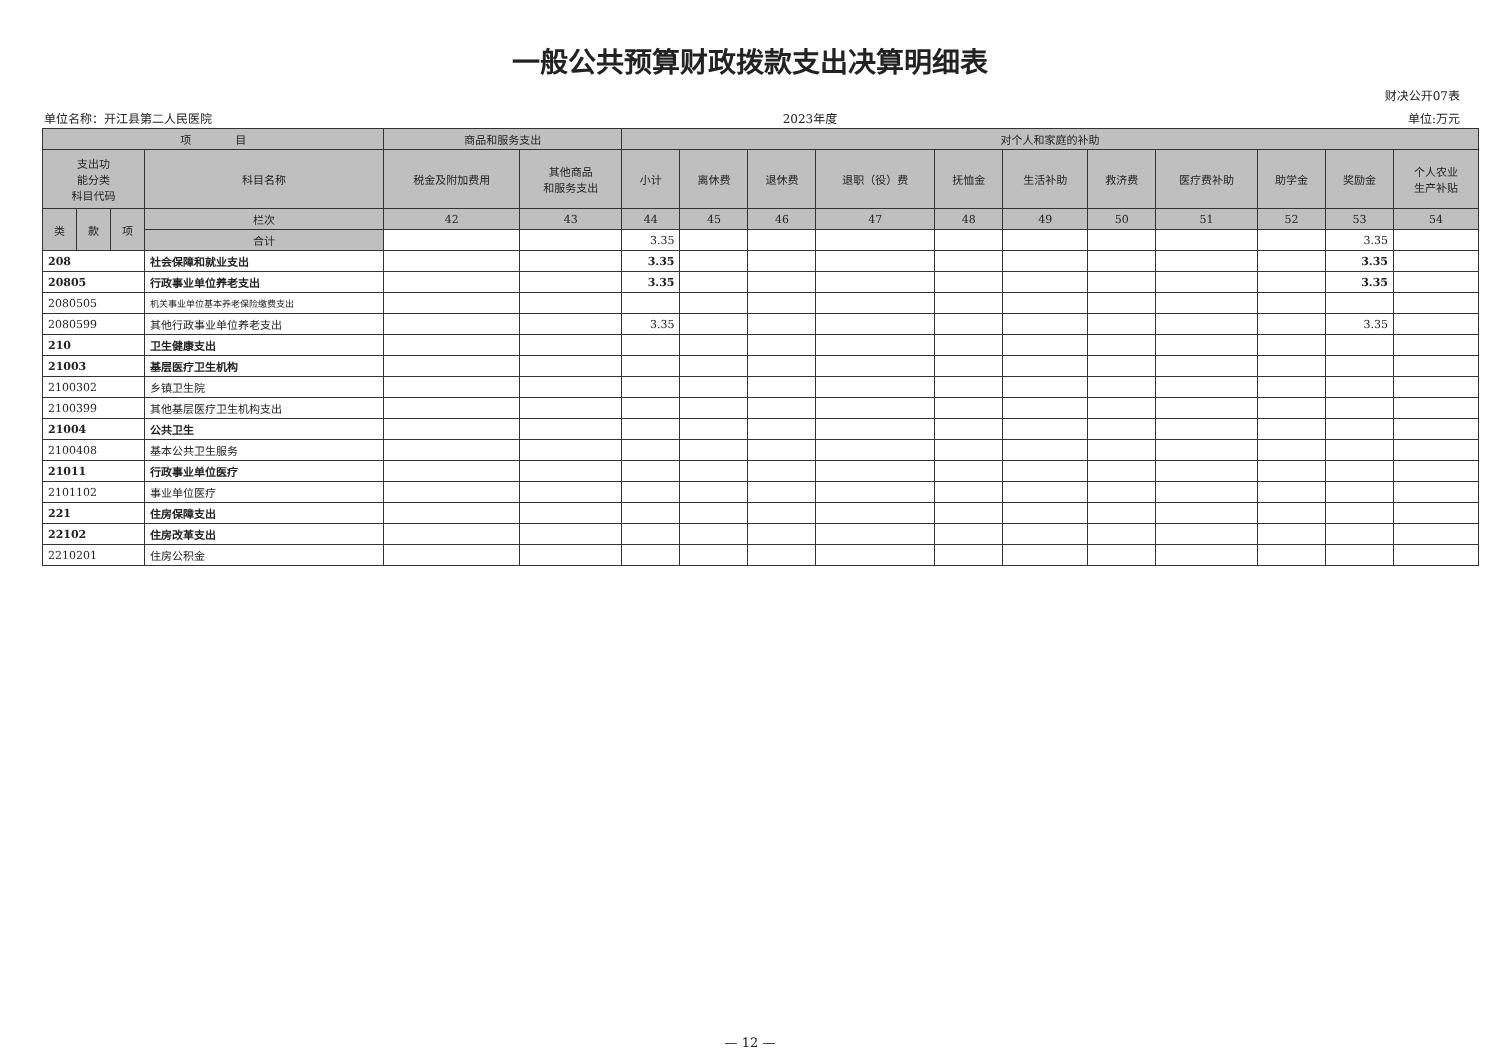一般公共预算财政拨款支出决算明细表
财决公开07表
单位名称：开江县第二人民医院 2023年度 单位:万元
| 项 目 | | | | 商品和服务支出 | | 对个人和家庭的补助 | | | | | | | | | | |
| --- | --- | --- | --- | --- | --- | --- | --- | --- | --- | --- | --- | --- | --- | --- | --- | --- |
| 支出功 能分类 科目代码 | | | 科目名称 | 税金及附加费用 | 其他商品 和服务支出 | 小计 | 离休费 | 退休费 | 退职（役）费 | 抚恤金 | 生活补助 | 救济费 | 医疗费补助 | 助学金 | 奖励金 | 个人农业 生产补贴 |
| 类 | 款 | 项 | 栏次 | 42 | 43 | 44 | 45 | 46 | 47 | 48 | 49 | 50 | 51 | 52 | 53 | 54 |
| | | | 合计 | | | 3.35 | | | | | | | | | 3.35 | |
| 208 | | | 社会保障和就业支出 | | | 3.35 | | | | | | | | | 3.35 | |
| 20805 | | | 行政事业单位养老支出 | | | 3.35 | | | | | | | | | 3.35 | |
| 2080505 | | | 机关事业单位基本养老保险缴费支出 | | | | | | | | | | | | | |
| 2080599 | | | 其他行政事业单位养老支出 | | | 3.35 | | | | | | | | | 3.35 | |
| 210 | | | 卫生健康支出 | | | | | | | | | | | | | |
| 21003 | | | 基层医疗卫生机构 | | | | | | | | | | | | | |
| 2100302 | | | 乡镇卫生院 | | | | | | | | | | | | | |
| 2100399 | | | 其他基层医疗卫生机构支出 | | | | | | | | | | | | | |
| 21004 | | | 公共卫生 | | | | | | | | | | | | | |
| 2100408 | | | 基本公共卫生服务 | | | | | | | | | | | | | |
| 21011 | | | 行政事业单位医疗 | | | | | | | | | | | | | |
| 2101102 | | | 事业单位医疗 | | | | | | | | | | | | | |
| 221 | | | 住房保障支出 | | | | | | | | | | | | | |
| 22102 | | | 住房改革支出 | | | | | | | | | | | | | |
| 2210201 | | | 住房公积金 | | | | | | | | | | | | | |
— 12 —